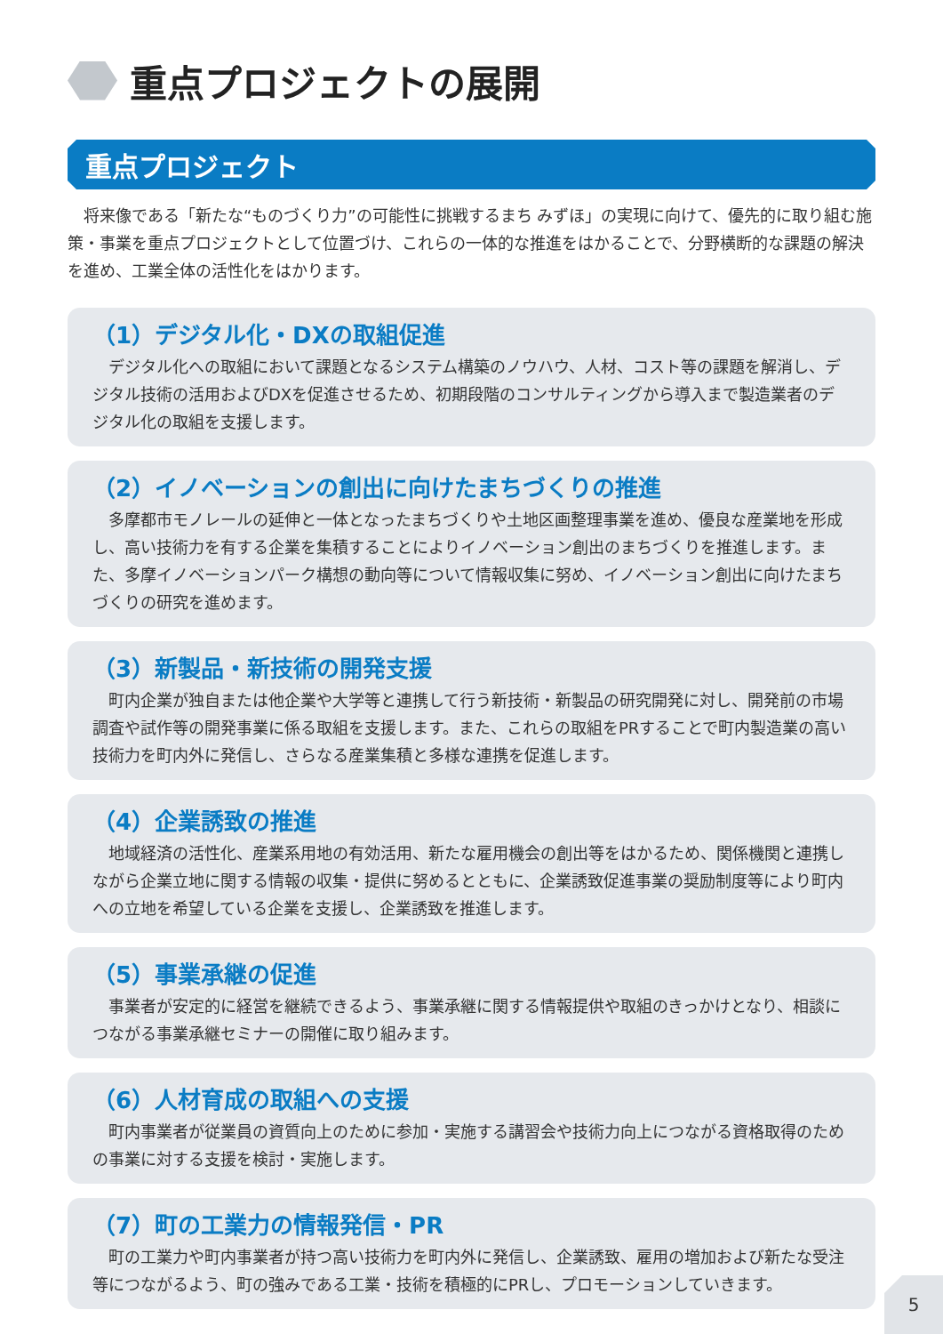重点プロジェクトの展開
重点プロジェクト
将来像である「新たな“ものづくり力”の可能性に挑戦するまち みずほ」の実現に向けて、優先的に取り組む施策・事業を重点プロジェクトとして位置づけ、これらの一体的な推進をはかることで、分野横断的な課題の解決を進め、工業全体の活性化をはかります。
（1）デジタル化・DXの取組促進
デジタル化への取組において課題となるシステム構築のノウハウ、人材、コスト等の課題を解消し、デジタル技術の活用およびDXを促進させるため、初期段階のコンサルティングから導入まで製造業者のデジタル化の取組を支援します。
（2）イノベーションの創出に向けたまちづくりの推進
多摩都市モノレールの延伸と一体となったまちづくりや土地区画整理事業を進め、優良な産業地を形成し、高い技術力を有する企業を集積することによりイノベーション創出のまちづくりを推進します。また、多摩イノベーションパーク構想の動向等について情報収集に努め、イノベーション創出に向けたまちづくりの研究を進めます。
（3）新製品・新技術の開発支援
町内企業が独自または他企業や大学等と連携して行う新技術・新製品の研究開発に対し、開発前の市場調査や試作等の開発事業に係る取組を支援します。また、これらの取組をPRすることで町内製造業の高い技術力を町内外に発信し、さらなる産業集積と多様な連携を促進します。
（4）企業誘致の推進
地域経済の活性化、産業系用地の有効活用、新たな雇用機会の創出等をはかるため、関係機関と連携しながら企業立地に関する情報の収集・提供に努めるとともに、企業誘致促進事業の奨励制度等により町内への立地を希望している企業を支援し、企業誘致を推進します。
（5）事業承継の促進
事業者が安定的に経営を継続できるよう、事業承継に関する情報提供や取組のきっかけとなり、相談につながる事業承継セミナーの開催に取り組みます。
（6）人材育成の取組への支援
町内事業者が従業員の資質向上のために参加・実施する講習会や技術力向上につながる資格取得のための事業に対する支援を検討・実施します。
（7）町の工業力の情報発信・PR
町の工業力や町内事業者が持つ高い技術力を町内外に発信し、企業誘致、雇用の増加および新たな受注等につながるよう、町の強みである工業・技術を積極的にPRし、プロモーションしていきます。
5